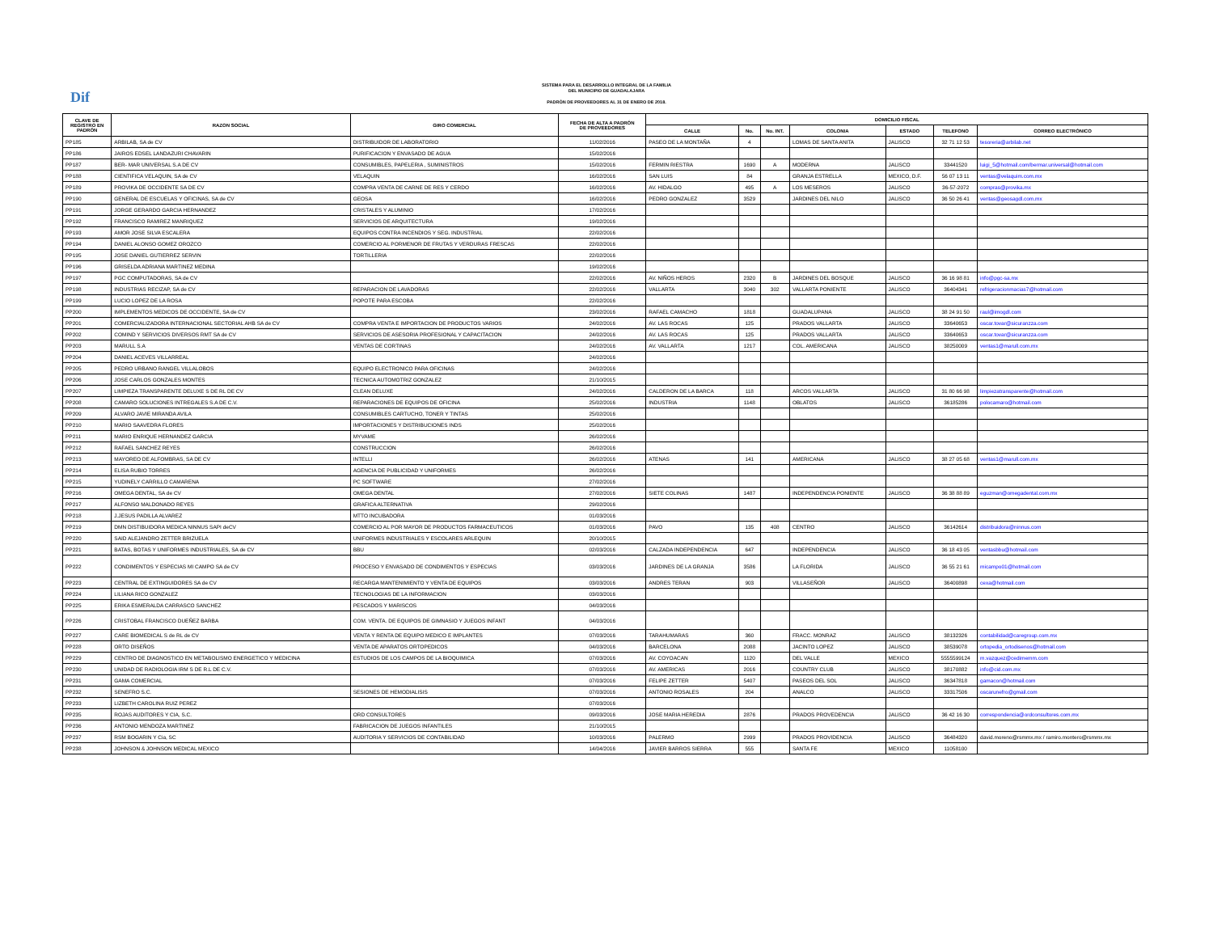Dif
SISTEMA PARA EL DESARROLLO INTEGRAL DE LA FAMILIA
DEL MUNICIPIO DE GUADALAJARA
PADRÓN DE PROVEEDORES AL 31 DE ENERO DE 2018.
| CLAVE DE REGISTRO EN PADRÓN | RAZON SOCIAL | GIRO COMERCIAL | FECHA DE ALTA A PADRÓN DE PROVEEDORES | DOMICILIO FISCAL | | | | | | |
| --- | --- | --- | --- | --- | --- | --- | --- | --- | --- | --- |
| | | | | CALLE | No. | No. INT. | COLONIA | ESTADO | TELEFONO | CORREO ELECTRÓNICO |
| PP185 | ARBILAB, SA de CV | DISTRIBUIDOR DE LABORATORIO | 11/02/2016 | PASEO DE LA MONTAÑA | 4 | | LOMAS DE SANTA ANITA | JALISCO | 32 71 12 53 | tesoreria@arbilab.net |
| PP186 | JAIROS EDSEL LANDAZURI CHAVARIN | PURIFICACION Y ENVASADO DE AGUA | 15/02/2016 | | | | | | | |
| PP187 | BER- MAR UNIVERSAL S.A DE CV | CONSUMIBLES, PAPELERIA , SUMINISTROS | 15/02/2016 | FERMIN RIESTRA | 1690 | A | MODERNA | JALISCO | 33441520 | luigi_5@hotmail.com/bermar.universal@hotmail.com |
| PP188 | CIENTIFICA VELAQUIN, SA de CV | VELAQUIN | 16/02/2016 | SAN LUIS | 84 | | GRANJA ESTRELLA | MEXICO, D.F. | 56 07 13 11 | ventas@velaquim.com.mx |
| PP189 | PROVIKA DE OCCIDENTE SA DE CV | COMPRA VENTA DE CARNE DE RES Y CERDO | 16/02/2016 | AV. HIDALGO | 495 | A | LOS MESEROS | JALISCO | 36-57-2072 | compras@provika.mx |
| PP190 | GENERAL DE ESCUELAS Y OFICINAS, SA de CV | GEOSA | 16/02/2016 | PEDRO GONZALEZ | 3529 | | JARDINES DEL NILO | JALISCO | 36 50 26 41 | ventas@geosagdl.com.mx |
| PP191 | JORGE GERARDO GARCIA HERNANDEZ | CRISTALES Y ALUMINIO | 17/02/2016 | | | | | | | |
| PP192 | FRANCISCO RAMIREZ MANRIQUEZ | SERVICIOS DE ARQUITECTURA | 19/02/2016 | | | | | | | |
| PP193 | AMOR JOSE SILVA ESCALERA | EQUIPOS CONTRA INCENDIOS Y SEG. INDUSTRIAL | 22/02/2016 | | | | | | | |
| PP194 | DANIEL ALONSO GOMEZ OROZCO | COMERCIO AL PORMENOR DE FRUTAS Y VERDURAS FRESCAS | 22/02/2016 | | | | | | | |
| PP195 | JOSE DANIEL GUTIERREZ SERVIN | TORTILLERIA | 22/02/2016 | | | | | | | |
| PP196 | GRISELDA ADRIANA MARTINEZ MEDINA | | 19/02/2016 | | | | | | | |
| PP197 | PGC COMPUTADORAS, SA de CV | | 22/02/2016 | AV. NIÑOS HEROS | 2320 | B | JARDINES DEL BOSQUE | JALISCO | 36 16 98 81 | info@pgc-sa.mx |
| PP198 | INDUSTRIAS RECIZAP, SA de CV | REPARACION DE LAVADORAS | 22/02/2016 | VALLARTA | 3040 | 302 | VALLARTA PONIENTE | JALISCO | 36404341 | refrigeracionmacias7@hotmail.com |
| PP199 | LUCIO LOPEZ DE LA ROSA | POPOTE PARA ESCOBA | 22/02/2016 | | | | | | | |
| PP200 | IMPLEMENTOS MEDICOS DE OCCIDENTE, SA de CV | | 23/02/2016 | RAFAEL CAMACHO | 1818 | | GUADALUPANA | JALISCO | 38 24 91 50 | raul@imogdl.com |
| PP201 | COMERCIALIZADORA INTERNACIONAL SECTORIAL AHB SA de CV | COMPRA VENTA E IMPORTACION DE PRODUCTOS VARIOS | 24/02/2016 | AV. LAS ROCAS | 125 | | PRADOS VALLARTA | JALISCO | 33640653 | oscar.tovar@sicuranzza.com |
| PP202 | COMIND Y SERVICIOS DIVERSOS RMT SA de CV | SERVICIOS DE ASESORIA PROFESIONAL Y CAPACITACION | 24/02/2016 | AV. LAS ROCAS | 125 | | PRADOS VALLARTA | JALISCO | 33640653 | oscar.tovar@sicuranzza.com |
| PP203 | MARULL S.A | VENTAS DE CORTINAS | 24/02/2016 | AV. VALLARTA | 1217 | | COL. AMERICANA | JALISCO | 38250009 | ventas1@marull.com.mx |
| PP204 | DANIEL ACEVES VILLARREAL | | 24/02/2016 | | | | | | | |
| PP205 | PEDRO URBANO RANGEL VILLALOBOS | EQUIPO ELECTRONICO PARA OFICINAS | 24/02/2016 | | | | | | | |
| PP206 | JOSE CARLOS GONZALES MONTES | TECNICA AUTOMOTRIZ GONZALEZ | 21/10/2015 | | | | | | | |
| PP207 | LIMPIEZA TRANSPARENTE DELUXE S DE RL DE CV | CLEAN DELUXE | 24/02/2016 | CALDERON DE LA BARCA | 118 | | ARCOS VALLARTA | JALISCO | 31 80 66 98 | limpiezatransparente@hotmail.com |
| PP208 | CAMARO SOLUCIONES INTREGALES S.A DE C.V. | REPARACIONES DE EQUIPOS DE OFICINA | 25/02/2016 | INDUSTRIA | 1148 | | OBLATOS | JALISCO | 36185286 | polocamaro@hotmail.com |
| PP209 | ALVARO JAVIE MIRANDA AVILA | CONSUMIBLES CARTUCHO, TONER Y TINTAS | 25/02/2016 | | | | | | | |
| PP210 | MARIO SAAVEDRA FLORES | IMPORTACIONES Y DISTRIBUCIONES INDS | 25/02/2016 | | | | | | | |
| PP211 | MARIO ENRIQUE HERNANDEZ GARCIA | MYVAME | 26/02/2016 | | | | | | | |
| PP212 | RAFAEL SANCHEZ REYES | CONSTRUCCION | 26/02/2016 | | | | | | | |
| PP213 | MAYOREO DE ALFOMBRAS, SA DE CV | INTELLI | 26/02/2016 | ATENAS | 141 | | AMERICANA | JALISCO | 38 27 05 68 | ventas1@marull.com.mx |
| PP214 | ELISA RUBIO TORRES | AGENCIA DE PUBLICIDAD Y UNIFORMES | 26/02/2016 | | | | | | | |
| PP215 | YUDINELY CARRILLO CAMARENA | PC SOFTWARE | 27/02/2016 | | | | | | | |
| PP216 | OMEGA DENTAL, SA de CV | OMEGA DENTAL | 27/02/2016 | SIETE COLINAS | 1487 | | INDEPENDENCIA PONIENTE | JALISCO | 36 38 88 89 | eguzman@omegadental.com.mx |
| PP217 | ALFONSO MALDONADO REYES | GRAFICA ALTERNATIVA | 29/02/2016 | | | | | | | |
| PP218 | J.JESUS PADILLA ALVAREZ | MTTO INCUBADORA | 01/03/2016 | | | | | | | |
| PP219 | DMN DISTIBUIDORA MEDICA NINNUS SAPI deCV | COMERCIO AL POR MAYOR DE PRODUCTOS FARMACEUTICOS | 01/03/2016 | PAVO | 135 | 408 | CENTRO | JALISCO | 36142614 | distribuidora@ninnus.com |
| PP220 | SAID ALEJANDRO ZETTER BRIZUELA | UNIFORMES INDUSTRIALES Y ESCOLARES ARLEQUIN | 20/10/2015 | | | | | | | |
| PP221 | BATAS, BOTAS Y UNIFORMES INDUSTRIALES, SA de CV | BBU | 02/03/2016 | CALZADA INDEPENDENCIA | 647 | | INDEPENDENCIA | JALISCO | 36 18 43 05 | ventasbbu@hotmail.com |
| PP222 | CONDIMENTOS Y ESPECIAS MI CAMPO SA de CV | PROCESO Y ENVASADO DE CONDIMENTOS Y ESPECIAS | 03/03/2016 | JARDINES DE LA GRANJA | 3586 | | LA FLORIDA | JALISCO | 36 55 21 61 | micampo01@hotmail.com |
| PP223 | CENTRAL DE EXTINGUIDORES SA de CV | RECARGA MANTENIMIENTO Y VENTA DE EQUIPOS | 03/03/2016 | ANDRES TERAN | 903 | | VILLASEÑOR | JALISCO | 36400898 | cexa@hotmail.com |
| PP224 | LILIANA RICO GONZALEZ | TECNOLOGIAS DE LA INFORMACION | 03/03/2016 | | | | | | | |
| PP225 | ERIKA ESMERALDA CARRASCO SANCHEZ | PESCADOS Y MARISCOS | 04/03/2016 | | | | | | | |
| PP226 | CRISTOBAL FRANCISCO DUEÑEZ BARBA | COM. VENTA. DE EQUIPOS DE GIMNASIO Y JUEGOS INFANT | 04/03/2016 | | | | | | | |
| PP227 | CARE BIOMEDICAL S de RL de CV | VENTA Y RENTA DE EQUIPO MEDICO E IMPLANTES | 07/03/2016 | TARAHUMARAS | 360 | | FRACC. MONRAZ | JALISCO | 38132326 | contabilidad@caregroup.com.mx |
| PP228 | ORTO DISEÑOS | VENTA DE APARATOS ORTOPEDICOS | 04/03/2016 | BARCELONA | 2088 | | JACINTO LOPEZ | JALISCO | 38539078 | ortopedia_ortodisenos@hotmail.com |
| PP229 | CENTRO DE DIAGNOSTICO EN METABOLISMO ENERGETICO Y MEDICINA | ESTUDIOS DE LOS CAMPOS DE LA BIOQUIMICA | 07/03/2016 | AV. COYOACAN | 1120 | | DEL VALLE | MEXICO | 5555599124 | m.vazquez@cedimemm.com |
| PP230 | UNIDAD DE RADIOLOGIA IRM S DE R.L DE C.V. | | 07/03/2016 | AV. AMERICAS | 2016 | | COUNTRY CLUB | JALISCO | 38170882 | info@cid.com.mx |
| PP231 | GAMA COMERCIAL | | 07/03/2016 | FELIPE ZETTER | 5407 | | PASEOS DEL SOL | JALISCO | 36347818 | gamacon@hotmail.com |
| PP232 | SENEFRO S.C. | SESIONES DE HEMODIALISIS | 07/03/2016 | ANTONIO ROSALES | 204 | | ANALCO | JALISCO | 33317506 | oscarunefro@gmail.com |
| PP233 | LIZBETH CAROLINA RUIZ PEREZ | | 07/03/2016 | | | | | | | |
| PP235 | ROJAS AUDITORES Y CIA, S.C. | ORD CONSULTORES | 09/03/2016 | JOSE MARIA HEREDIA | 2876 | | PRADOS PROVEDENCIA | JALISCO | 36 42 16 30 | correspondencia@ordconsultores.com.mx |
| PP236 | ANTONIO MENDOZA MARTINEZ | FABRICACION DE JUEGOS INFANTILES | 21/10/2015 | | | | | | | |
| PP237 | RSM BOGARIN Y Cia, SC | AUDITORIA Y SERVICIOS DE CONTABILIDAD | 10/03/2016 | PALERMO | 2999 | | PRADOS PROVIDENCIA | JALISCO | 36484320 | david.moreno@rsmmx.mx / ramiro.montero@rsmmx.mx |
| PP238 | JOHNSON & JOHNSON MEDICAL MEXICO | | 14/04/2016 | JAVIER BARROS SIERRA | 555 | | SANTA FE | MEXICO | 11058100 | |